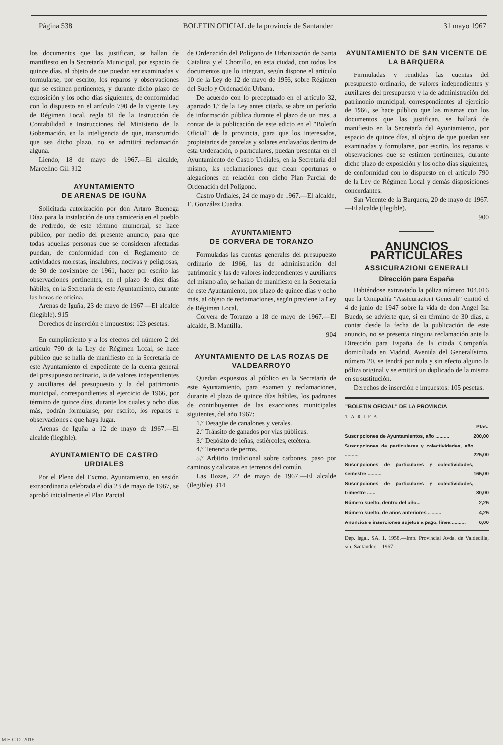Página 538 BOLETIN OFICIAL de la provincia de Santander 31 mayo 1967
los documentos que las justifican, se hallan de manifiesto en la Secretaría Municipal, por espacio de quince días, al objeto de que puedan ser examinadas y formularse, por escrito, los reparos y observaciones que se estimen pertinentes, y durante dicho plazo de exposición y los ocho días siguientes, de conformidad con lo dispuesto en el artículo 790 de la vigente Ley de Régimen Local, regla 81 de la Instrucción de Contabilidad e Instrucciones del Ministerio de la Gobernación, en la inteligencia de que, transcurrido que sea dicho plazo, no se admitirá reclamación alguna.
Liendo, 18 de mayo de 1967.—El alcalde, Marcelino Gil. 912
AYUNTAMIENTO
DE ARENAS DE IGUÑA
Solicitada autorización por don Arturo Buenega Díaz para la instalación de una carnicería en el pueblo de Pedredo, de este término municipal, se hace público, por medio del presente anuncio, para que todas aquellas personas que se consideren afectadas puedan, de conformidad con el Reglamento de actividades molestas, insalubres, nocivas y peligrosas, de 30 de noviembre de 1961, hacer por escrito las observaciones pertinentes, en el plazo de diez días hábiles, en la Secretaría de este Ayuntamiento, durante las horas de oficina.
Arenas de Iguña, 23 de mayo de 1967.—El alcalde (ilegible). 915
Derechos de inserción e impuestos: 123 pesetas.
En cumplimiento y a los efectos del número 2 del artículo 790 de la Ley de Régimen Local, se hace público que se halla de manifiesto en la Secretaría de este Ayuntamiento el expediente de la cuenta general del presupuesto ordinario, la de valores independientes y auxiliares del presupuesto y la del patrimonio municipal, correspondientes al ejercicio de 1966, por término de quince días, durante los cuales y ocho días más, podrán formularse, por escrito, los reparos u observaciones a que haya lugar.
Arenas de Iguña a 12 de mayo de 1967.—El alcalde (ilegible).
AYUNTAMIENTO DE CASTRO URDIALES
Por el Pleno del Excmo. Ayuntamiento, en sesión extraordinaria celebrada el día 23 de mayo de 1967, se aprobó inicialmente el Plan Parcial
de Ordenación del Polígono de Urbanización de Santa Catalina y el Chorrillo, en esta ciudad, con todos los documentos que lo integran, según dispone el artículo 10 de la Ley de 12 de mayo de 1956, sobre Régimen del Suelo y Ordenación Urbana.
De acuerdo con lo preceptuado en el artículo 32, apartado 1.º de la Ley antes citada, se abre un período de información pública durante el plazo de un mes, a contar de la publicación de este edicto en el "Boletín Oficial" de la provincia, para que los interesados, propietarios de parcelas y solares enclavados dentro de esta Ordenación, o particulares, puedan presentar en el Ayuntamiento de Castro Urdiales, en la Secretaría del mismo, las reclamaciones que crean oportunas o alegaciones en relación con dicho Plan Parcial de Ordenación del Polígono.
Castro Urdiales, 24 de mayo de 1967.—El alcalde, E. González Cuadra.
AYUNTAMIENTO
DE CORVERA DE TORANZO
Formuladas las cuentas generales del presupuesto ordinario de 1966, las de administración del patrimonio y las de valores independientes y auxiliares del mismo año, se hallan de manifiesto en la Secretaría de este Ayuntamiento, por plazo de quince días y ocho más, al objeto de reclamaciones, según previene la Ley de Régimen Local.
Corvera de Toranzo a 18 de mayo de 1967.—El alcalde, B. Mantilla.
904
AYUNTAMIENTO DE LAS ROZAS DE VALDEARROYO
Quedan expuestos al público en la Secretaría de este Ayuntamiento, para examen y reclamaciones, durante el plazo de quince días hábiles, los padrones de contribuyentes de las exacciones municipales siguientes, del año 1967:
1.º Desagüe de canalones y verales.
2.º Tránsito de ganados por vías públicas.
3.º Depósito de leñas, estiércoles, etcétera.
4.º Tenencia de perros.
5.º Arbitrio tradicional sobre carbones, paso por caminos y calicatas en terrenos del común.
Las Rozas, 22 de mayo de 1967.—El alcalde (ilegible). 914
AYUNTAMIENTO DE SAN VICENTE DE LA BARQUERA
Formuladas y rendidas las cuentas del presupuesto ordinario, de valores independientes y auxiliares del presupuesto y la de administración del patrimonio municipal, correspondientes al ejercicio de 1966, se hace público que las mismas con los documentos que las justifican, se hallará de manifiesto en la Secretaría del Ayuntamiento, por espacio de quince días, al objeto de que puedan ser examinadas y formularse, por escrito, los reparos y observaciones que se estimen pertinentes, durante dicho plazo de exposición y los ocho días siguientes, de conformidad con lo dispuesto en el artículo 790 de la Ley de Régimen Local y demás disposiciones concordantes.
San Vicente de la Barquera, 20 de mayo de 1967.—El alcalde (ilegible).
900
ANUNCIOS PARTICULARES
ASSICURAZIONI GENERALI
Dirección para España
Habiéndose extraviado la póliza número 104.016 que la Compañía "Assicurazioni Generali" emitió el 4 de junio de 1947 sobre la vida de don Angel Isa Buedo, se advierte que, si en término de 30 días, a contar desde la fecha de la publicación de este anuncio, no se presenta ninguna reclamación ante la Dirección para España de la citada Compañía, domiciliada en Madrid, Avenida del Generalísimo, número 20, se tendrá por nula y sin efecto alguno la póliza original y se emitirá un duplicado de la misma en su sustitución.
Derechos de inserción e impuestos: 105 pesetas.
| "BOLETIN OFICIAL" DE LA PROVINCIA | |
| --- | --- |
| TARIFA | |
| | Ptas. |
| Suscripciones de Ayuntamientos, año .......... | 200,00 |
| Suscripciones de particulares y colectividades, año .......... | 225,00 |
| Suscripciones de particulares y colectividades, semestre .......... | 165,00 |
| Suscripciones de particulares y colectividades, trimestre ...... | 80,00 |
| Número suelto, dentro del año... | 2,25 |
| Número suelto, de años anteriores .......... | 4,25 |
| Anuncios e inserciones sujetos a pago, línea .......... | 6,00 |
Dep. legal. SA. 1. 1958.—Imp. Provincial Avda. de Valdecilla, s/n. Santander.—1967
M.E.C.D. 2015